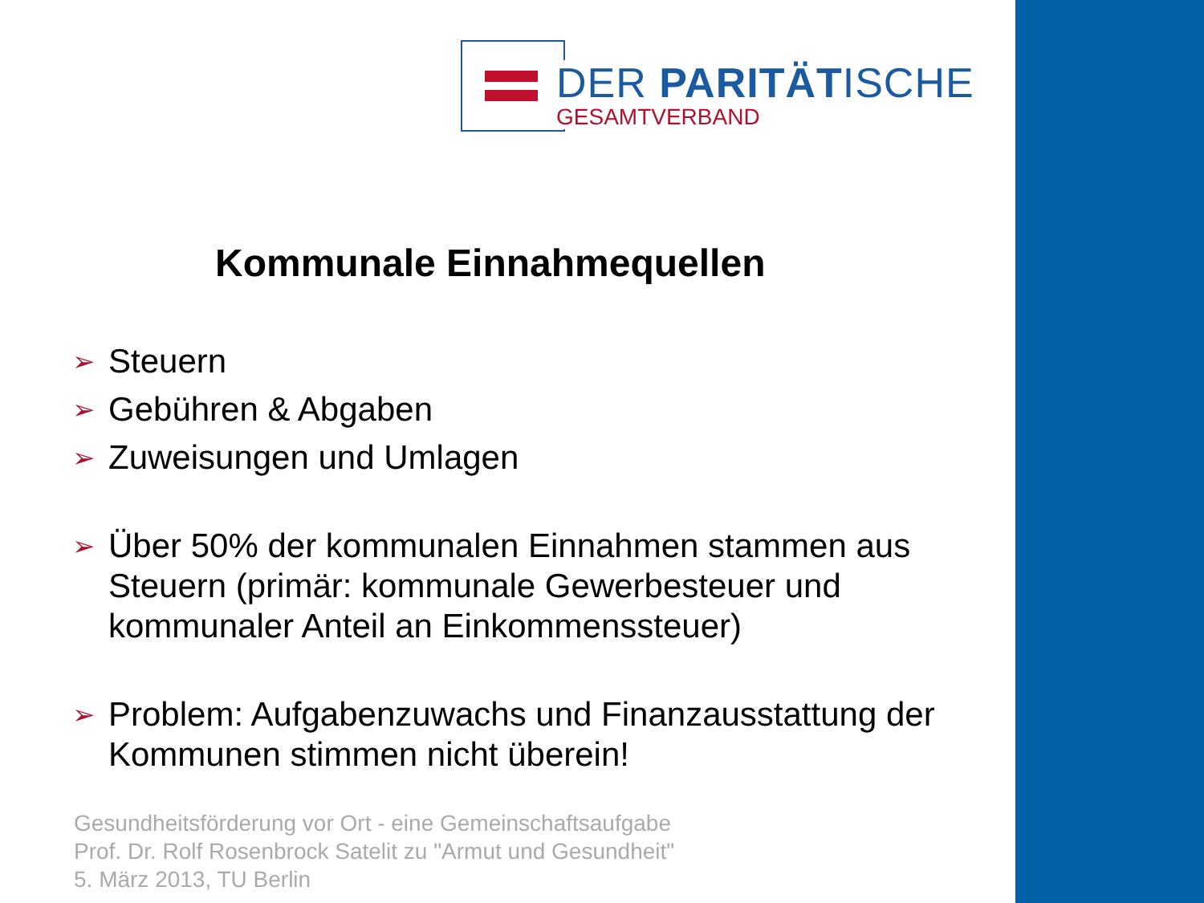DER PARITÄTISCHE
GESAMTVERBAND
Kommunale Einnahmequellen
➢ Steuern
➢ Gebühren & Abgaben
➢ Zuweisungen und Umlagen
➢ Über 50% der kommunalen Einnahmen stammen aus Steuern (primär: kommunale Gewerbesteuer und kommunaler Anteil an Einkommenssteuer)
➢ Problem: Aufgabenzuwachs und Finanzausstattung der Kommunen stimmen nicht überein!
Gesundheitsförderung vor Ort - eine Gemeinschaftsaufgabe
Prof. Dr. Rolf Rosenbrock Satelit zu "Armut und Gesundheit"
5. März 2013, TU Berlin